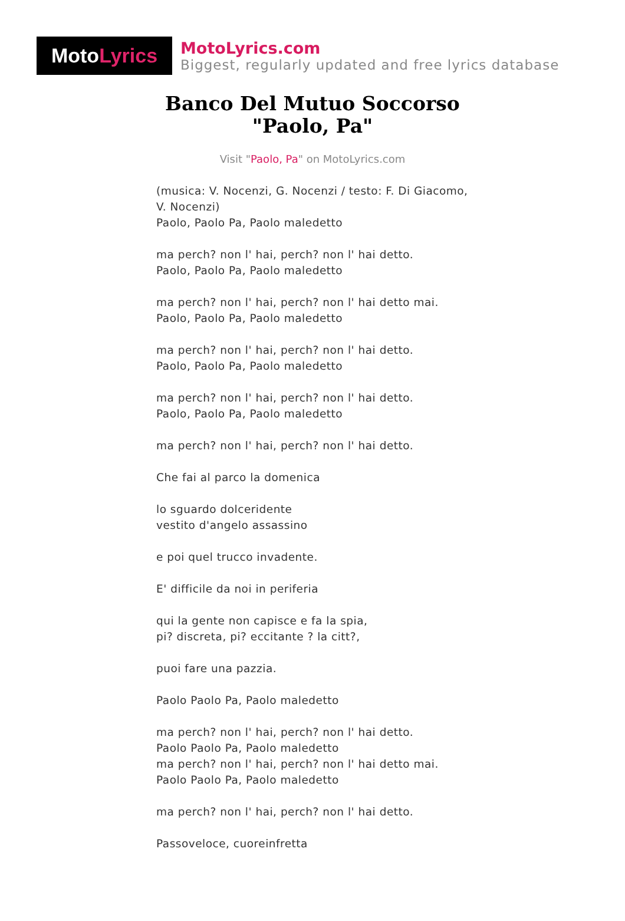Moto Lyrics
MotoLyrics.com
Biggest, regularly updated and free lyrics database
Banco Del Mutuo Soccorso
"Paolo, Pa"
Visit "Paolo, Pa" on MotoLyrics.com
(musica: V. Nocenzi, G. Nocenzi / testo: F. Di Giacomo, V. Nocenzi)
Paolo, Paolo Pa, Paolo maledetto
ma perch? non l' hai, perch? non l' hai detto.
Paolo, Paolo Pa, Paolo maledetto
ma perch? non l' hai, perch? non l' hai detto mai.
Paolo, Paolo Pa, Paolo maledetto
ma perch? non l' hai, perch? non l' hai detto.
Paolo, Paolo Pa, Paolo maledetto
ma perch? non l' hai, perch? non l' hai detto.
Paolo, Paolo Pa, Paolo maledetto
ma perch? non l' hai, perch? non l' hai detto.
Che fai al parco la domenica
lo sguardo dolceridente
vestito d'angelo assassino
e poi quel trucco invadente.
E' difficile da noi in periferia
qui la gente non capisce e fa la spia,
pi? discreta, pi? eccitante ? la citt?,
puoi fare una pazzia.
Paolo Paolo Pa, Paolo maledetto
ma perch? non l' hai, perch? non l' hai detto.
Paolo Paolo Pa, Paolo maledetto
ma perch? non l' hai, perch? non l' hai detto mai.
Paolo Paolo Pa, Paolo maledetto
ma perch? non l' hai, perch? non l' hai detto.
Passoveloce, cuoreinfretta